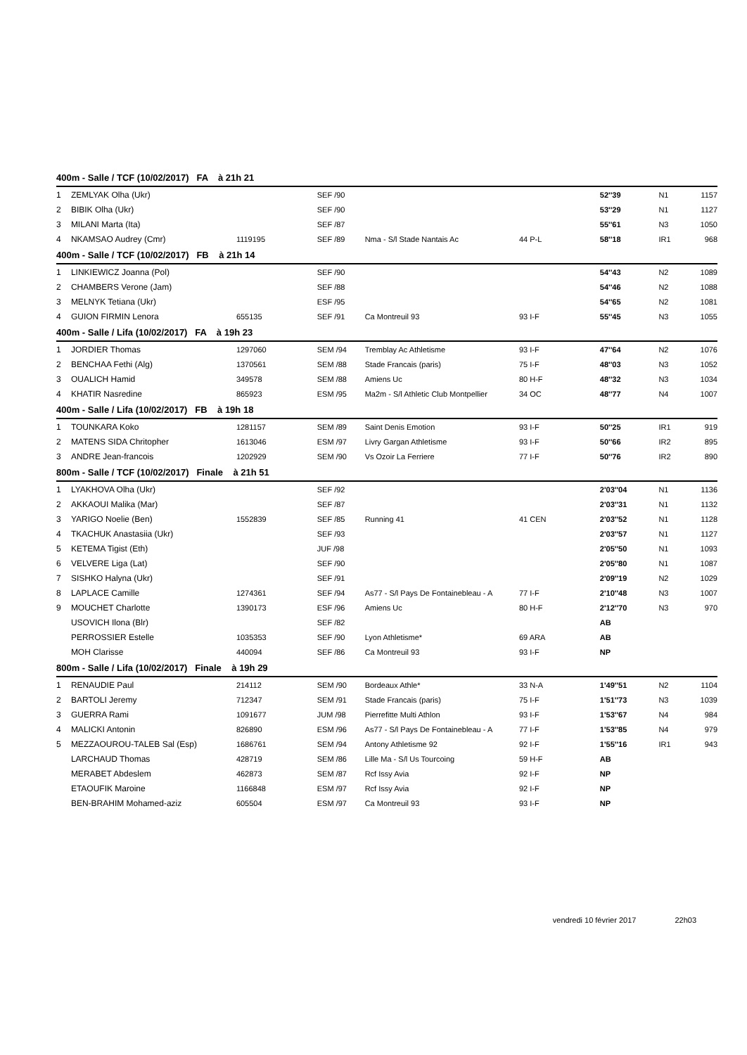| 400m - Salle / TCF (10/02/2017) FA à 21h 21 | | | | | | | | |
| --- | --- | --- | --- | --- | --- | --- | --- | --- |
| 1 | ZEMLYAK Olha (Ukr) | | SEF /90 | | | 52''39 | N1 | 1157 |
| 2 | BIBIK Olha (Ukr) | | SEF /90 | | | 53''29 | N1 | 1127 |
| 3 | MILANI Marta (Ita) | | SEF /87 | | | 55''61 | N3 | 1050 |
| 4 | NKAMSAO Audrey (Cmr) | 1119195 | SEF /89 | Nma - S/l Stade Nantais Ac | 44 P-L | 58''18 | IR1 | 968 |
| 400m - Salle / TCF (10/02/2017) FB à 21h 14 | | | | | | | | |
| 1 | LINKIEWICZ Joanna (Pol) | | SEF /90 | | | 54''43 | N2 | 1089 |
| 2 | CHAMBERS Verone (Jam) | | SEF /88 | | | 54''46 | N2 | 1088 |
| 3 | MELNYK Tetiana (Ukr) | | ESF /95 | | | 54''65 | N2 | 1081 |
| 4 | GUION FIRMIN Lenora | 655135 | SEF /91 | Ca Montreuil 93 | 93 I-F | 55''45 | N3 | 1055 |
| 400m - Salle / Lifa (10/02/2017) FA à 19h 23 | | | | | | | | |
| 1 | JORDIER Thomas | 1297060 | SEM /94 | Tremblay Ac Athletisme | 93 I-F | 47''64 | N2 | 1076 |
| 2 | BENCHAA Fethi (Alg) | 1370561 | SEM /88 | Stade Francais (paris) | 75 I-F | 48''03 | N3 | 1052 |
| 3 | OUALICH Hamid | 349578 | SEM /88 | Amiens Uc | 80 H-F | 48''32 | N3 | 1034 |
| 4 | KHATIR Nasredine | 865923 | ESM /95 | Ma2m - S/l Athletic Club Montpellier | 34 OC | 48''77 | N4 | 1007 |
| 400m - Salle / Lifa (10/02/2017) FB à 19h 18 | | | | | | | | |
| 1 | TOUNKARA Koko | 1281157 | SEM /89 | Saint Denis Emotion | 93 I-F | 50''25 | IR1 | 919 |
| 2 | MATENS SIDA Chritopher | 1613046 | ESM /97 | Livry Gargan Athletisme | 93 I-F | 50''66 | IR2 | 895 |
| 3 | ANDRE Jean-francois | 1202929 | SEM /90 | Vs Ozoir La Ferriere | 77 I-F | 50''76 | IR2 | 890 |
| 800m - Salle / TCF (10/02/2017) Finale à 21h 51 | | | | | | | | |
| 1 | LYAKHOVA Olha (Ukr) | | SEF /92 | | | 2'03''04 | N1 | 1136 |
| 2 | AKKAOUI Malika (Mar) | | SEF /87 | | | 2'03''31 | N1 | 1132 |
| 3 | YARIGO Noelie (Ben) | 1552839 | SEF /85 | Running 41 | 41 CEN | 2'03''52 | N1 | 1128 |
| 4 | TKACHUK Anastasiia (Ukr) | | SEF /93 | | | 2'03''57 | N1 | 1127 |
| 5 | KETEMA Tigist (Eth) | | JUF /98 | | | 2'05''50 | N1 | 1093 |
| 6 | VELVERE Liga (Lat) | | SEF /90 | | | 2'05''80 | N1 | 1087 |
| 7 | SISHKO Halyna (Ukr) | | SEF /91 | | | 2'09''19 | N2 | 1029 |
| 8 | LAPLACE Camille | 1274361 | SEF /94 | As77 - S/l Pays De Fontainebleau - A | 77 I-F | 2'10''48 | N3 | 1007 |
| 9 | MOUCHET Charlotte | 1390173 | ESF /96 | Amiens Uc | 80 H-F | 2'12''70 | N3 | 970 |
| | USOVICH Ilona (Blr) | | SEF /82 | | | AB | | |
| | PERROSSIER Estelle | 1035353 | SEF /90 | Lyon Athletisme* | 69 ARA | AB | | |
| | MOH Clarisse | 440094 | SEF /86 | Ca Montreuil 93 | 93 I-F | NP | | |
| 800m - Salle / Lifa (10/02/2017) Finale à 19h 29 | | | | | | | | |
| 1 | RENAUDIE Paul | 214112 | SEM /90 | Bordeaux Athle* | 33 N-A | 1'49''51 | N2 | 1104 |
| 2 | BARTOLI Jeremy | 712347 | SEM /91 | Stade Francais (paris) | 75 I-F | 1'51''73 | N3 | 1039 |
| 3 | GUERRA Rami | 1091677 | JUM /98 | Pierrefitte Multi Athlon | 93 I-F | 1'53''67 | N4 | 984 |
| 4 | MALICKI Antonin | 826890 | ESM /96 | As77 - S/l Pays De Fontainebleau - A | 77 I-F | 1'53''85 | N4 | 979 |
| 5 | MEZZAOUROU-TALEB Sal (Esp) | 1686761 | SEM /94 | Antony Athletisme 92 | 92 I-F | 1'55''16 | IR1 | 943 |
| | LARCHAUD Thomas | 428719 | SEM /86 | Lille Ma - S/l Us Tourcoing | 59 H-F | AB | | |
| | MERABET Abdeslem | 462873 | SEM /87 | Rcf Issy Avia | 92 I-F | NP | | |
| | ETAOUFIK Maroine | 1166848 | ESM /97 | Rcf Issy Avia | 92 I-F | NP | | |
| | BEN-BRAHIM Mohamed-aziz | 605504 | ESM /97 | Ca Montreuil 93 | 93 I-F | NP | | |
vendredi 10 février 2017 22h03